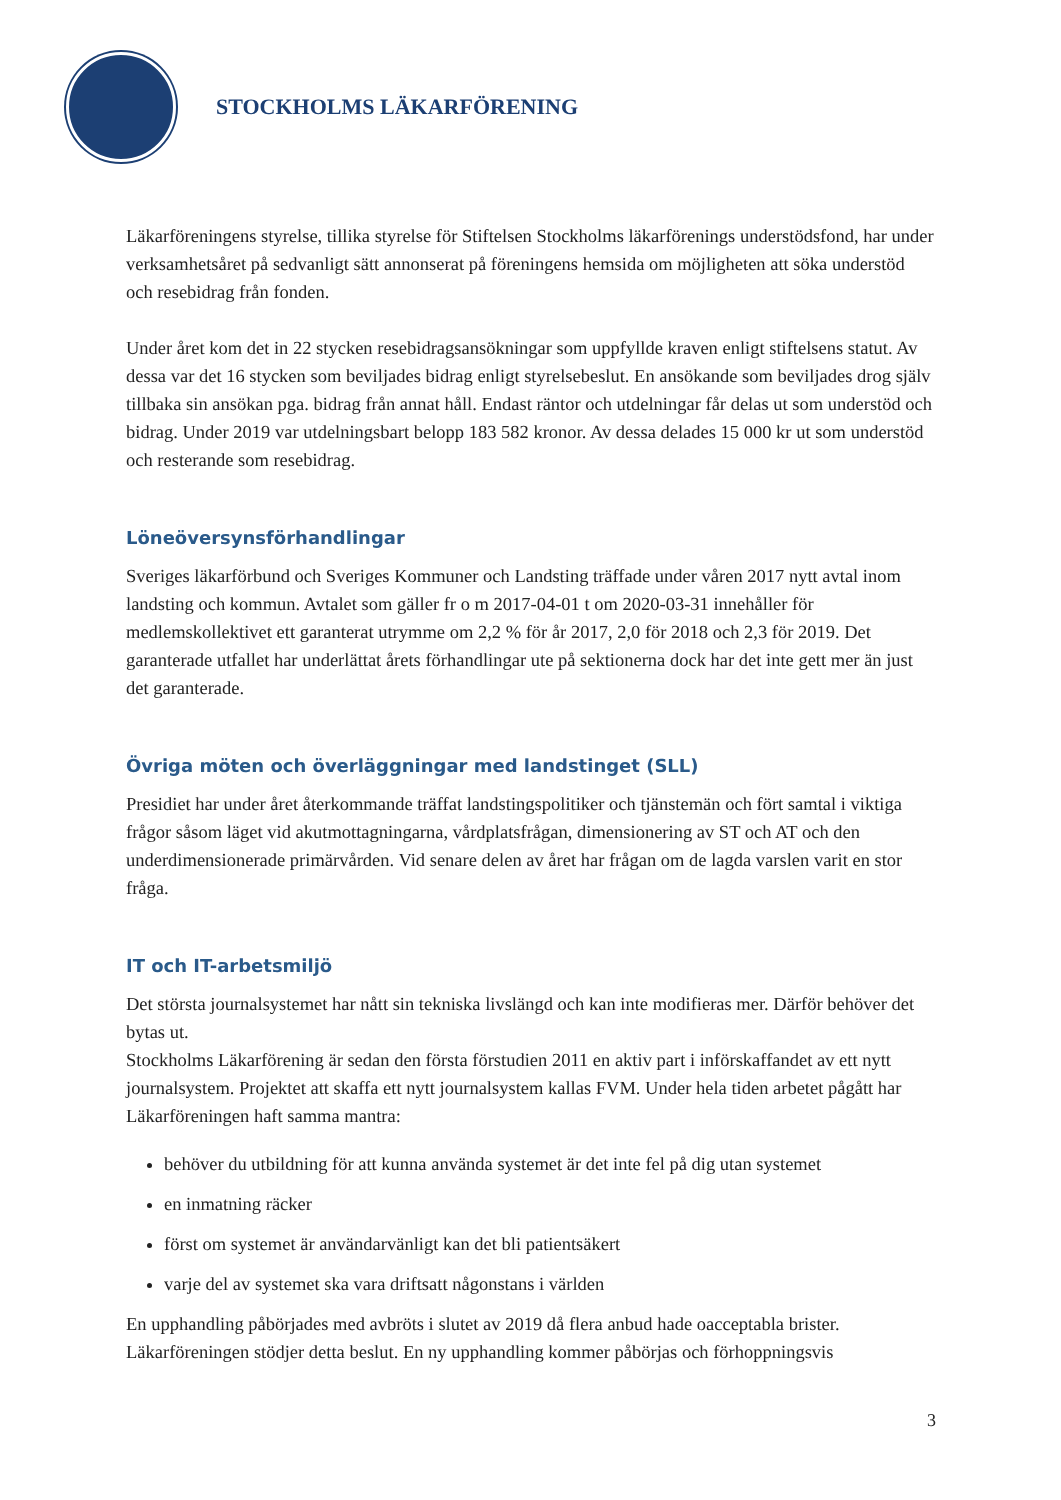STOCKHOLMS LÄKARFÖRENING
Läkarföreningens styrelse, tillika styrelse för Stiftelsen Stockholms läkarförenings understödsfond, har under verksamhetsåret på sedvanligt sätt annonserat på föreningens hemsida om möjligheten att söka understöd och resebidrag från fonden.
Under året kom det in 22 stycken resebidragsansökningar som uppfyllde kraven enligt stiftelsens statut. Av dessa var det 16 stycken som beviljades bidrag enligt styrelsebeslut. En ansökande som beviljades drog själv tillbaka sin ansökan pga. bidrag från annat håll. Endast räntor och utdelningar får delas ut som understöd och bidrag. Under 2019 var utdelningsbart belopp 183 582 kronor. Av dessa delades 15 000 kr ut som understöd och resterande som resebidrag.
Löneöversynsförhandlingar
Sveriges läkarförbund och Sveriges Kommuner och Landsting träffade under våren 2017 nytt avtal inom landsting och kommun. Avtalet som gäller fr o m 2017-04-01 t om 2020-03-31 innehåller för medlemskollektivet ett garanterat utrymme om 2,2 % för år 2017, 2,0 för 2018 och 2,3 för 2019. Det garanterade utfallet har underlättat årets förhandlingar ute på sektionerna dock har det inte gett mer än just det garanterade.
Övriga möten och överläggningar med landstinget (SLL)
Presidiet har under året återkommande träffat landstingspolitiker och tjänstemän och fört samtal i viktiga frågor såsom läget vid akutmottagningarna, vårdplatsfrågan, dimensionering av ST och AT och den underdimensionerade primärvården. Vid senare delen av året har frågan om de lagda varslen varit en stor fråga.
IT och IT-arbetsmiljö
Det största journalsystemet har nått sin tekniska livslängd och kan inte modifieras mer. Därför behöver det bytas ut.
Stockholms Läkarförening är sedan den första förstudien 2011 en aktiv part i införskaffandet av ett nytt journalsystem. Projektet att skaffa ett nytt journalsystem kallas FVM. Under hela tiden arbetet pågått har Läkarföreningen haft samma mantra:
behöver du utbildning för att kunna använda systemet är det inte fel på dig utan systemet
en inmatning räcker
först om systemet är användarvänligt kan det bli patientsäkert
varje del av systemet ska vara driftsatt någonstans i världen
En upphandling påbörjades med avbröts i slutet av 2019 då flera anbud hade oacceptabla brister. Läkarföreningen stödjer detta beslut. En ny upphandling kommer påbörjas och förhoppningsvis
3